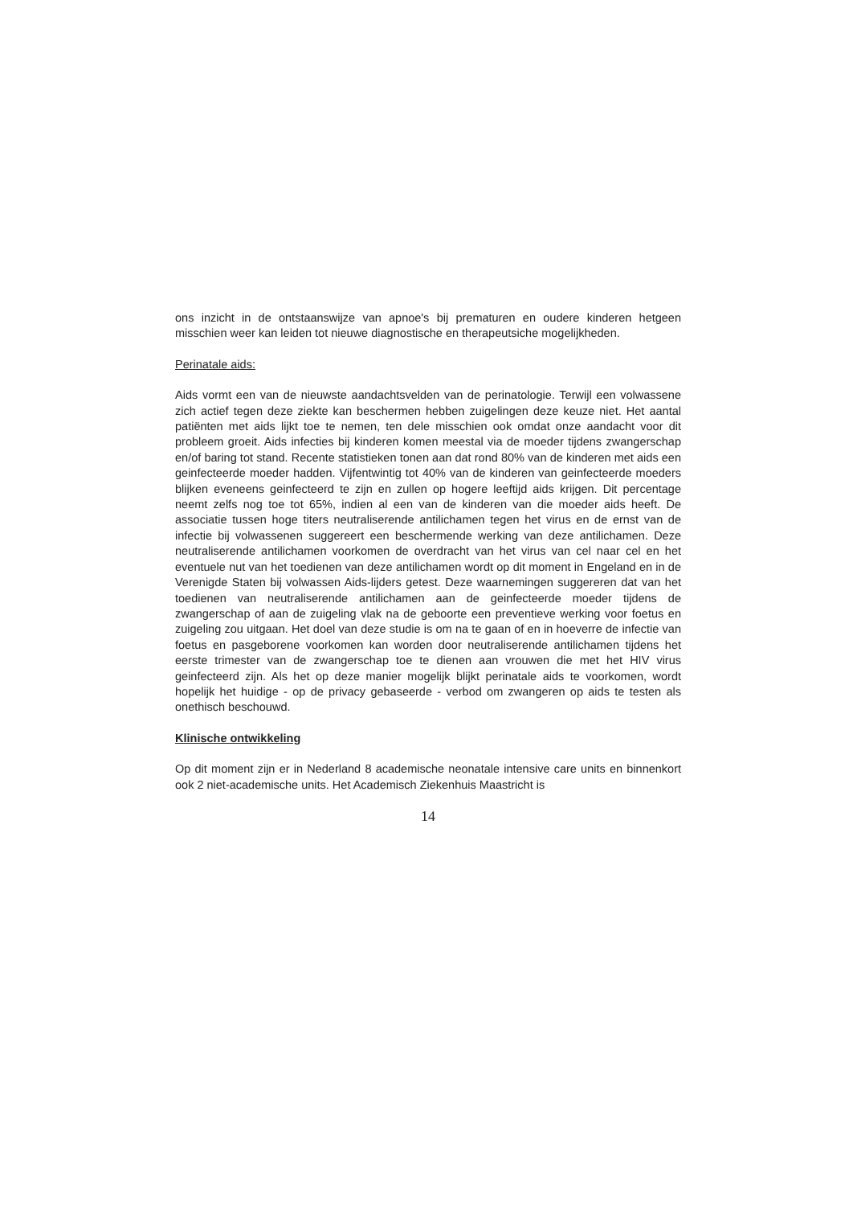ons inzicht in de ontstaanswijze van apnoe's bij prematuren en oudere kinderen hetgeen misschien weer kan leiden tot nieuwe diagnostische en therapeutsiche mogelijkheden.
Perinatale aids:
Aids vormt een van de nieuwste aandachtsvelden van de perinatologie. Terwijl een volwassene zich actief tegen deze ziekte kan beschermen hebben zuigelingen deze keuze niet. Het aantal patiënten met aids lijkt toe te nemen, ten dele misschien ook omdat onze aandacht voor dit probleem groeit. Aids infecties bij kinderen komen meestal via de moeder tijdens zwangerschap en/of baring tot stand. Recente statistieken tonen aan dat rond 80% van de kinderen met aids een geinfecteerde moeder hadden. Vijfentwintig tot 40% van de kinderen van geinfecteerde moeders blijken eveneens geinfecteerd te zijn en zullen op hogere leeftijd aids krijgen. Dit percentage neemt zelfs nog toe tot 65%, indien al een van de kinderen van die moeder aids heeft. De associatie tussen hoge titers neutraliserende antilichamen tegen het virus en de ernst van de infectie bij volwassenen suggereert een beschermende werking van deze antilichamen. Deze neutraliserende antilichamen voorkomen de overdracht van het virus van cel naar cel en het eventuele nut van het toedienen van deze antilichamen wordt op dit moment in Engeland en in de Verenigde Staten bij volwassen Aids-lijders getest. Deze waarnemingen suggereren dat van het toedienen van neutraliserende antilichamen aan de geinfecteerde moeder tijdens de zwangerschap of aan de zuigeling vlak na de geboorte een preventieve werking voor foetus en zuigeling zou uitgaan. Het doel van deze studie is om na te gaan of en in hoeverre de infectie van foetus en pasgeborene voorkomen kan worden door neutraliserende antilichamen tijdens het eerste trimester van de zwangerschap toe te dienen aan vrouwen die met het HIV virus geinfecteerd zijn. Als het op deze manier mogelijk blijkt perinatale aids te voorkomen, wordt hopelijk het huidige - op de privacy gebaseerde - verbod om zwangeren op aids te testen als onethisch beschouwd.
Klinische ontwikkeling
Op dit moment zijn er in Nederland 8 academische neonatale intensive care units en binnenkort ook 2 niet-academische units. Het Academisch Ziekenhuis Maastricht is
14